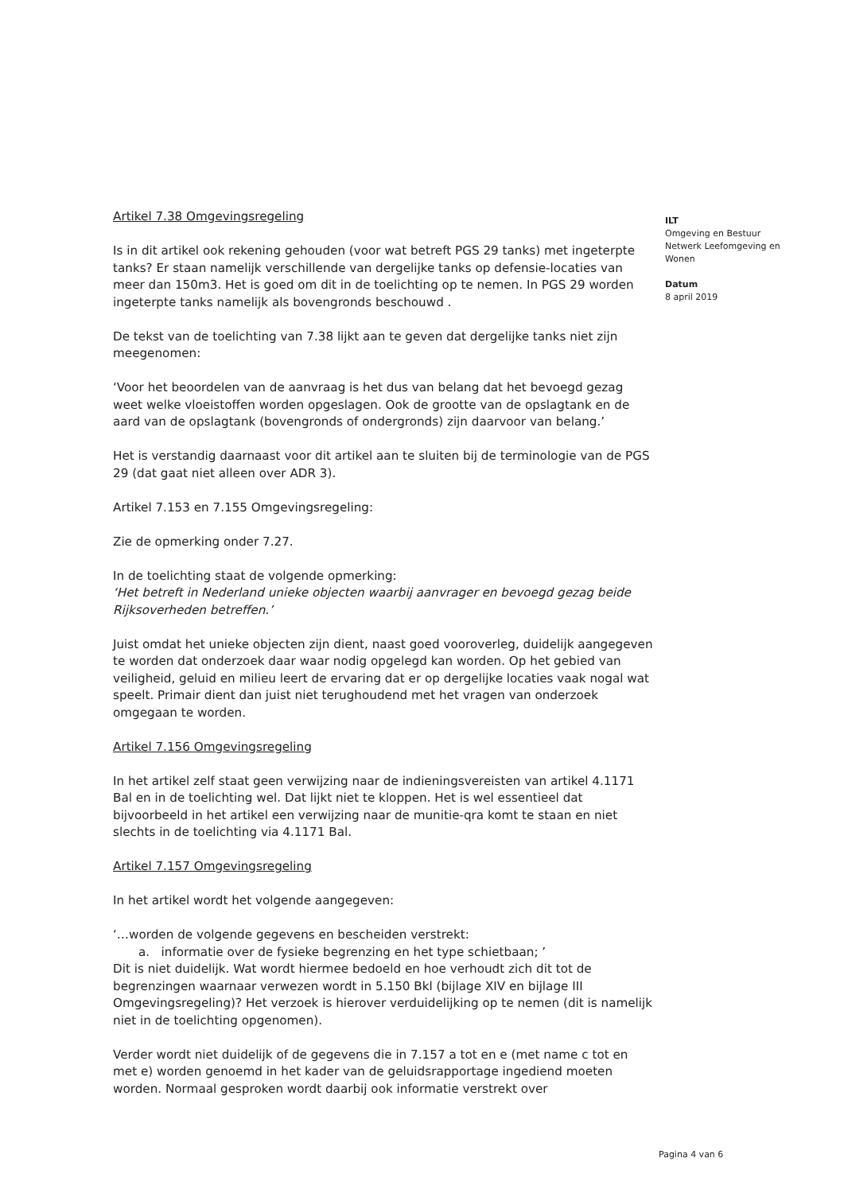Artikel 7.38 Omgevingsregeling
Is in dit artikel ook rekening gehouden (voor wat betreft PGS 29 tanks) met ingeterpte tanks? Er staan namelijk verschillende van dergelijke tanks op defensie-locaties van meer dan 150m3. Het is goed om dit in de toelichting op te nemen. In PGS 29 worden ingeterpte tanks namelijk als bovengronds beschouwd .
De tekst van de toelichting van 7.38 lijkt aan te geven dat dergelijke tanks niet zijn meegenomen:
‘Voor het beoordelen van de aanvraag is het dus van belang dat het bevoegd gezag weet welke vloeistoffen worden opgeslagen. Ook de grootte van de opslagtank en de aard van de opslagtank (bovengronds of ondergronds) zijn daarvoor van belang.’
Het is verstandig daarnaast voor dit artikel aan te sluiten bij de terminologie van de PGS 29 (dat gaat niet alleen over ADR 3).
Artikel 7.153 en 7.155 Omgevingsregeling:
Zie de opmerking onder 7.27.
In de toelichting staat de volgende opmerking:
‘Het betreft in Nederland unieke objecten waarbij aanvrager en bevoegd gezag beide Rijksoverheden betreffen.’
Juist omdat het unieke objecten zijn dient, naast goed vooroverleg, duidelijk aangegeven te worden dat onderzoek daar waar nodig opgelegd kan worden. Op het gebied van veiligheid, geluid en milieu leert de ervaring dat er op dergelijke locaties vaak nogal wat speelt. Primair dient dan juist niet terughoudend met het vragen van onderzoek omgegaan te worden.
Artikel 7.156 Omgevingsregeling
In het artikel zelf staat geen verwijzing naar de indieningsvereisten van artikel 4.1171 Bal en in de toelichting wel. Dat lijkt niet te kloppen. Het is wel essentieel dat bijvoorbeeld in het artikel een verwijzing naar de munitie-qra komt te staan en niet slechts in de toelichting via 4.1171 Bal.
Artikel 7.157 Omgevingsregeling
In het artikel wordt het volgende aangegeven:
‘…worden de volgende gegevens en bescheiden verstrekt:
a. informatie over de fysieke begrenzing en het type schietbaan; ’
Dit is niet duidelijk. Wat wordt hiermee bedoeld en hoe verhoudt zich dit tot de begrenzingen waarnaar verwezen wordt in 5.150 Bkl (bijlage XIV en bijlage III Omgevingsregeling)? Het verzoek is hierover verduidelijking op te nemen (dit is namelijk niet in de toelichting opgenomen).
Verder wordt niet duidelijk of de gegevens die in 7.157 a tot en e (met name c tot en met e) worden genoemd in het kader van de geluidsrapportage ingediend moeten worden. Normaal gesproken wordt daarbij ook informatie verstrekt over
ILT
Omgeving en Bestuur
Netwerk Leefomgeving en Wonen
Datum
8 april 2019
Pagina 4 van 6